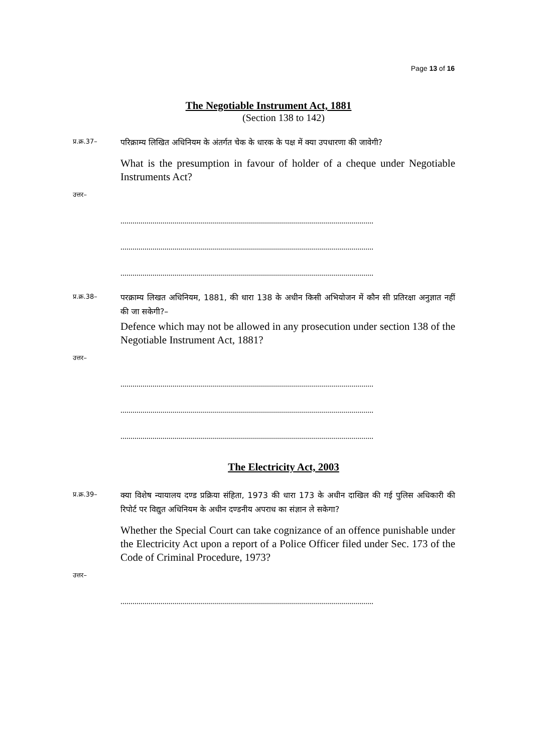Page 13 of 16
The Negotiable Instrument Act, 1881
(Section 138 to 142)
प्र.क्र.37–
परिक्राम्य लिखित अधिनियम के अंतर्गत चेक के धारक के पक्ष में क्या उपधारणा की जावेगी?
What is the presumption in favour of holder of a cheque under Negotiable Instruments Act?
उत्तर–
..............................................................................................................................
..............................................................................................................................
..............................................................................................................................
प्र.क्र.38–
परक्राम्य लिखत अधिनियम, 1881, की धारा 138 के अधीन किसी अभियोजन में कौन सी प्रतिरक्षा अनुज्ञात नहीं की जा सकेगी?–
Defence which may not be allowed in any prosecution under section 138 of the Negotiable Instrument Act, 1881?
उत्तर–
..............................................................................................................................
..............................................................................................................................
..............................................................................................................................
The Electricity Act, 2003
प्र.क्र.39–
क्या विशेष न्यायालय दण्ड प्रक्रिया संहिता, 1973 की धारा 173 के अधीन दाखिल की गई पुलिस अधिकारी की रिपोर्ट पर विद्युत अधिनियम के अधीन दण्डनीय अपराध का संज्ञान ले सकेगा?
Whether the Special Court can take cognizance of an offence punishable under the Electricity Act upon a report of a Police Officer filed under Sec. 173 of the Code of Criminal Procedure, 1973?
उत्तर–
..............................................................................................................................